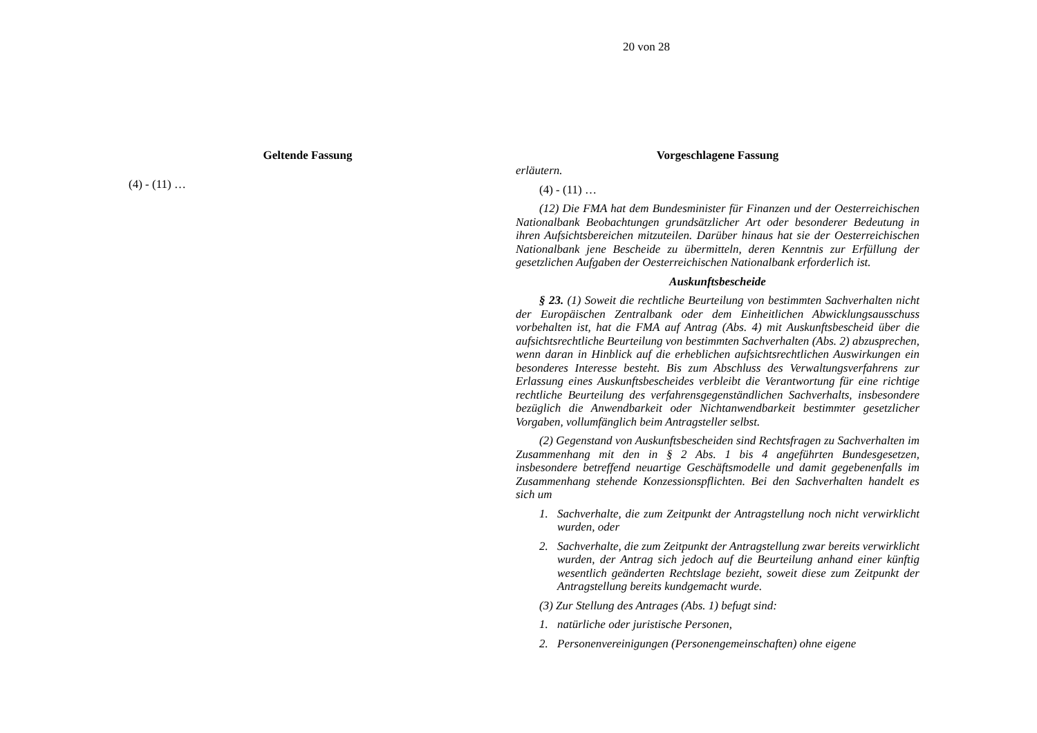20 von 28
Geltende Fassung
(4) - (11) …
Vorgeschlagene Fassung
erläutern.
(4) - (11) …
(12) Die FMA hat dem Bundesminister für Finanzen und der Oesterreichischen Nationalbank Beobachtungen grundsätzlicher Art oder besonderer Bedeutung in ihren Aufsichtsbereichen mitzuteilen. Darüber hinaus hat sie der Oesterreichischen Nationalbank jene Bescheide zu übermitteln, deren Kenntnis zur Erfüllung der gesetzlichen Aufgaben der Oesterreichischen Nationalbank erforderlich ist.
Auskunftsbescheide
§ 23. (1) Soweit die rechtliche Beurteilung von bestimmten Sachverhalten nicht der Europäischen Zentralbank oder dem Einheitlichen Abwicklungsausschuss vorbehalten ist, hat die FMA auf Antrag (Abs. 4) mit Auskunftsbescheid über die aufsichtsrechtliche Beurteilung von bestimmten Sachverhalten (Abs. 2) abzusprechen, wenn daran in Hinblick auf die erheblichen aufsichtsrechtlichen Auswirkungen ein besonderes Interesse besteht. Bis zum Abschluss des Verwaltungsverfahrens zur Erlassung eines Auskunftsbescheides verbleibt die Verantwortung für eine richtige rechtliche Beurteilung des verfahrensgegenständlichen Sachverhalts, insbesondere bezüglich die Anwendbarkeit oder Nichtanwendbarkeit bestimmter gesetzlicher Vorgaben, vollumfänglich beim Antragsteller selbst.
(2) Gegenstand von Auskunftsbescheiden sind Rechtsfragen zu Sachverhalten im Zusammenhang mit den in § 2 Abs. 1 bis 4 angeführten Bundesgesetzen, insbesondere betreffend neuartige Geschäftsmodelle und damit gegebenenfalls im Zusammenhang stehende Konzessionspflichten. Bei den Sachverhalten handelt es sich um
1. Sachverhalte, die zum Zeitpunkt der Antragstellung noch nicht verwirklicht wurden, oder
2. Sachverhalte, die zum Zeitpunkt der Antragstellung zwar bereits verwirklicht wurden, der Antrag sich jedoch auf die Beurteilung anhand einer künftig wesentlich geänderten Rechtslage bezieht, soweit diese zum Zeitpunkt der Antragstellung bereits kundgemacht wurde.
(3) Zur Stellung des Antrages (Abs. 1) befugt sind:
1. natürliche oder juristische Personen,
2. Personenvereinigungen (Personengemeinschaften) ohne eigene